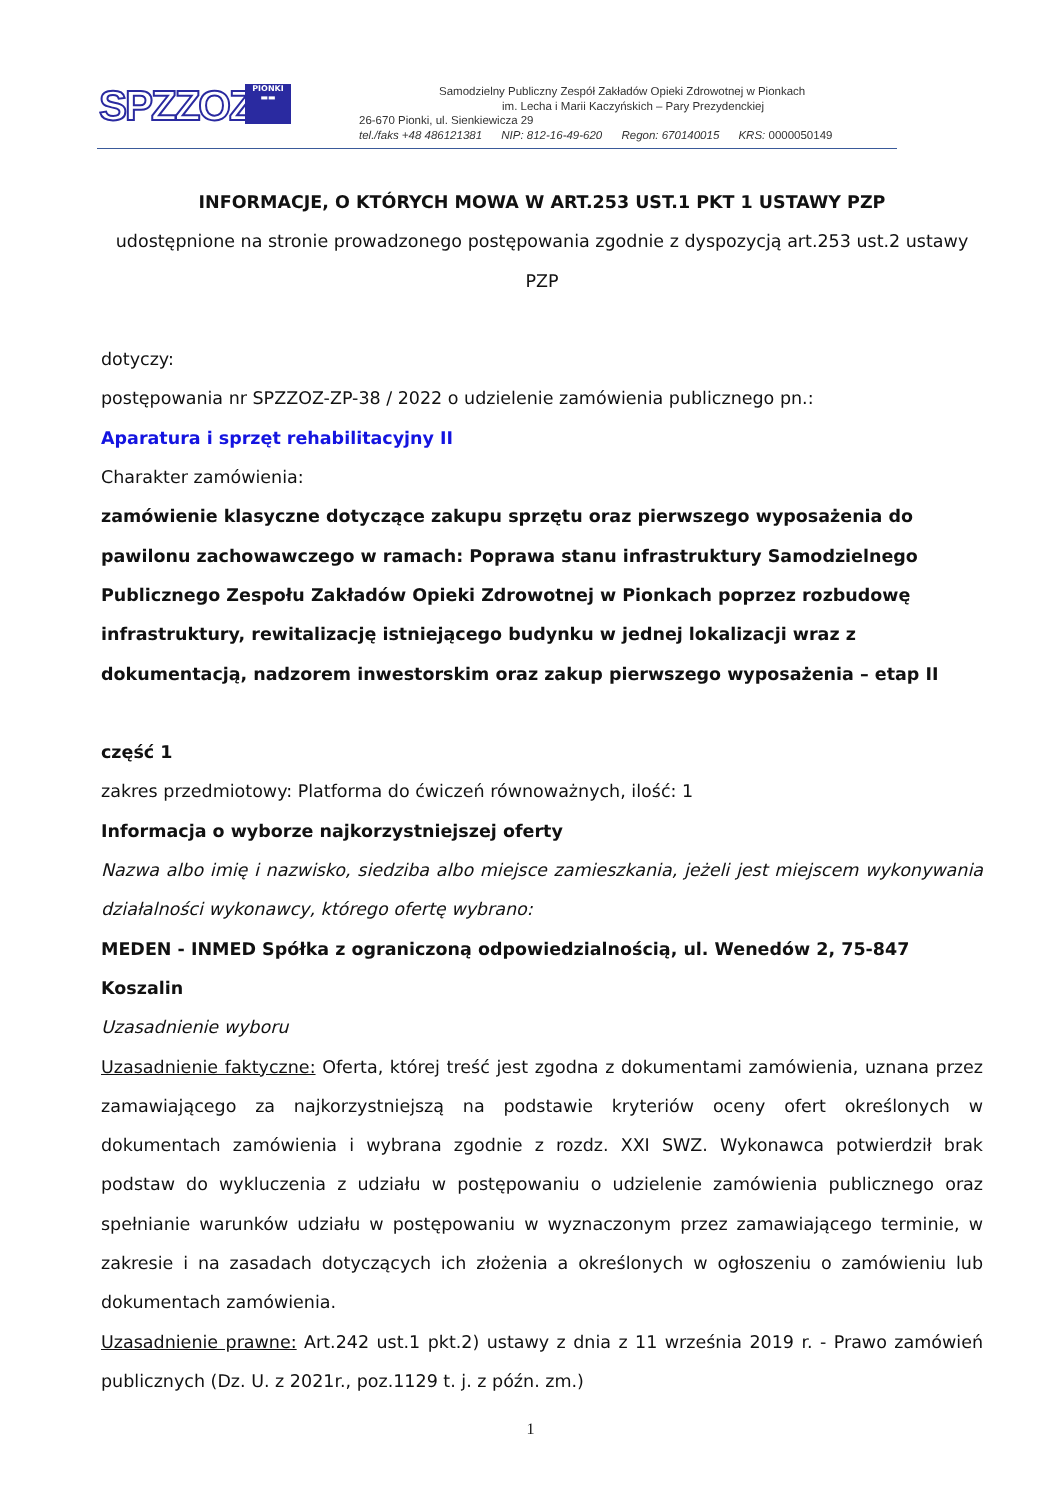SPZZOZ
PIONKI
▬▬
Samodzielny Publiczny Zespół Zakładów Opieki Zdrowotnej w Pionkach
im. Lecha i Marii Kaczyńskich – Pary Prezydenckiej
26-670 Pionki, ul. Sienkiewicza 29
tel./faks +48 486121381 NIP: 812-16-49-620 Regon: 670140015 KRS: 0000050149
INFORMACJE, O KTÓRYCH MOWA W ART.253 UST.1 PKT 1 USTAWY PZP
udostępnione na stronie prowadzonego postępowania zgodnie z dyspozycją art.253 ust.2 ustawy PZP
dotyczy:
postępowania nr SPZZOZ-ZP-38 / 2022 o udzielenie zamówienia publicznego pn.:
Aparatura i sprzęt rehabilitacyjny II
Charakter zamówienia:
zamówienie klasyczne dotyczące zakupu sprzętu oraz pierwszego wyposażenia do pawilonu zachowawczego w ramach: Poprawa stanu infrastruktury Samodzielnego Publicznego Zespołu Zakładów Opieki Zdrowotnej w Pionkach poprzez rozbudowę infrastruktury, rewitalizację istniejącego budynku w jednej lokalizacji wraz z dokumentacją, nadzorem inwestorskim oraz zakup pierwszego wyposażenia – etap II
część 1
zakres przedmiotowy: Platforma do ćwiczeń równoważnych, ilość: 1
Informacja o wyborze najkorzystniejszej oferty
Nazwa albo imię i nazwisko, siedziba albo miejsce zamieszkania, jeżeli jest miejscem wykonywania działalności wykonawcy, którego ofertę wybrano:
MEDEN - INMED Spółka z ograniczoną odpowiedzialnością, ul. Wenedów 2, 75-847 Koszalin
Uzasadnienie wyboru
Uzasadnienie faktyczne: Oferta, której treść jest zgodna z dokumentami zamówienia, uznana przez zamawiającego za najkorzystniejszą na podstawie kryteriów oceny ofert określonych w dokumentach zamówienia i wybrana zgodnie z rozdz. XXI SWZ. Wykonawca potwierdził brak podstaw do wykluczenia z udziału w postępowaniu o udzielenie zamówienia publicznego oraz spełnianie warunków udziału w postępowaniu w wyznaczonym przez zamawiającego terminie, w zakresie i na zasadach dotyczących ich złożenia a określonych w ogłoszeniu o zamówieniu lub dokumentach zamówienia.
Uzasadnienie prawne: Art.242 ust.1 pkt.2) ustawy z dnia z 11 września 2019 r. - Prawo zamówień publicznych (Dz. U. z 2021r., poz.1129 t. j. z późn. zm.)
1